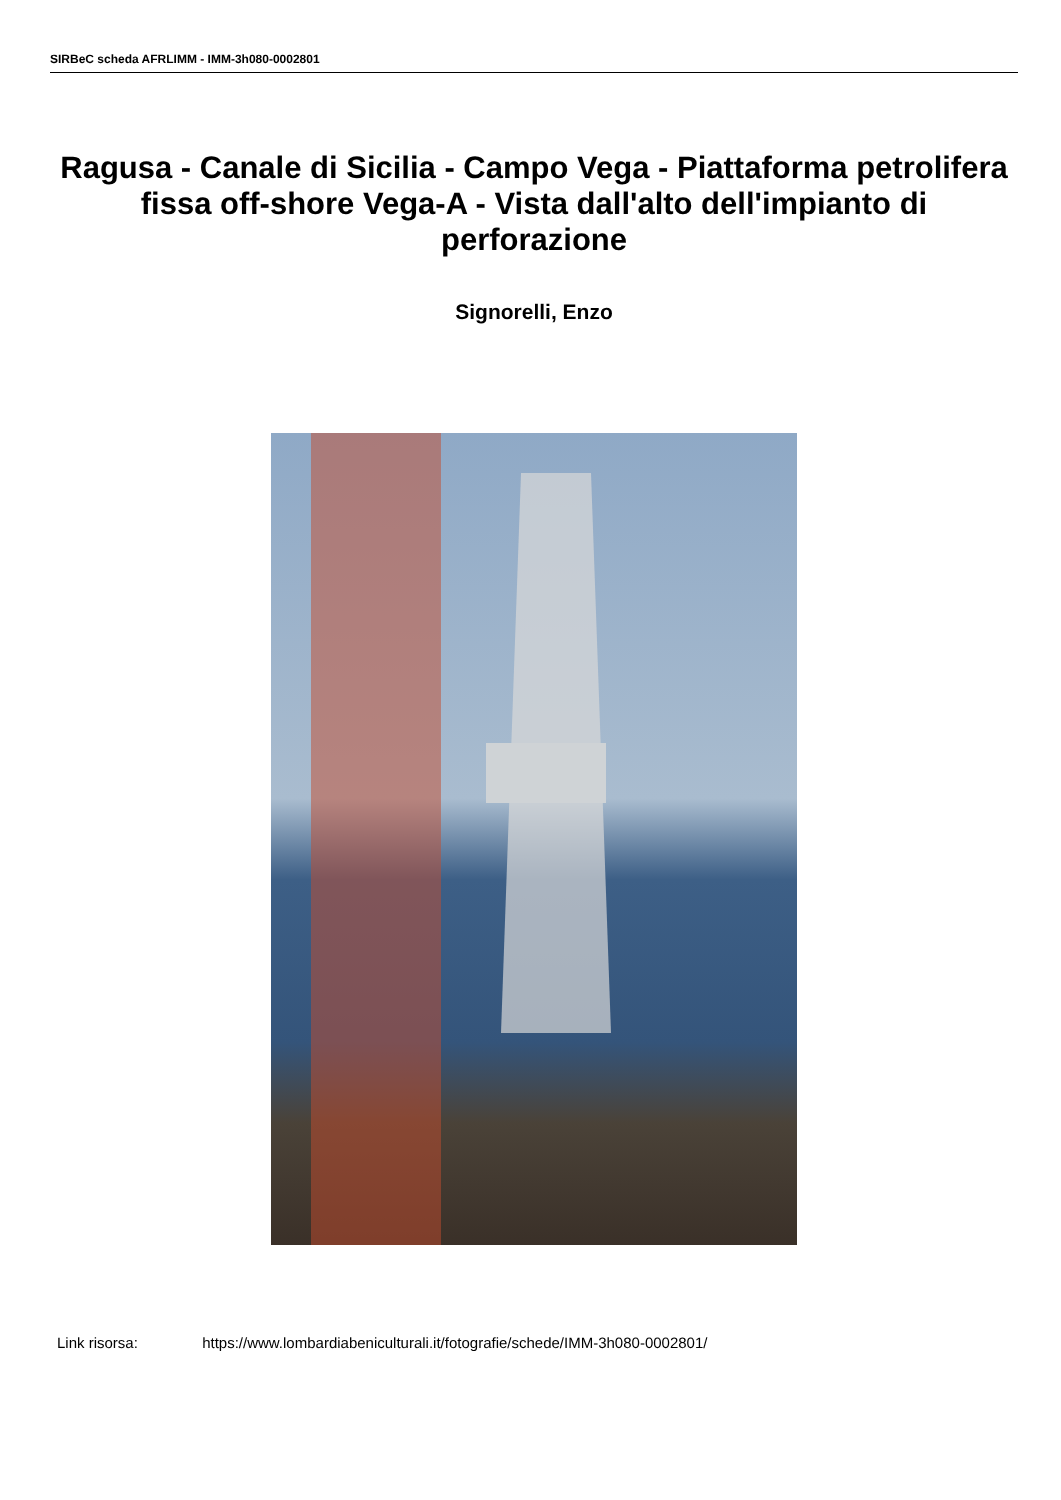SIRBeC scheda AFRLIMM - IMM-3h080-0002801
Ragusa - Canale di Sicilia - Campo Vega - Piattaforma petrolifera fissa off-shore Vega-A - Vista dall'alto dell'impianto di perforazione
Signorelli, Enzo
Link risorsa: https://www.lombardiabeniculturali.it/fotografie/schede/IMM-3h080-0002801/